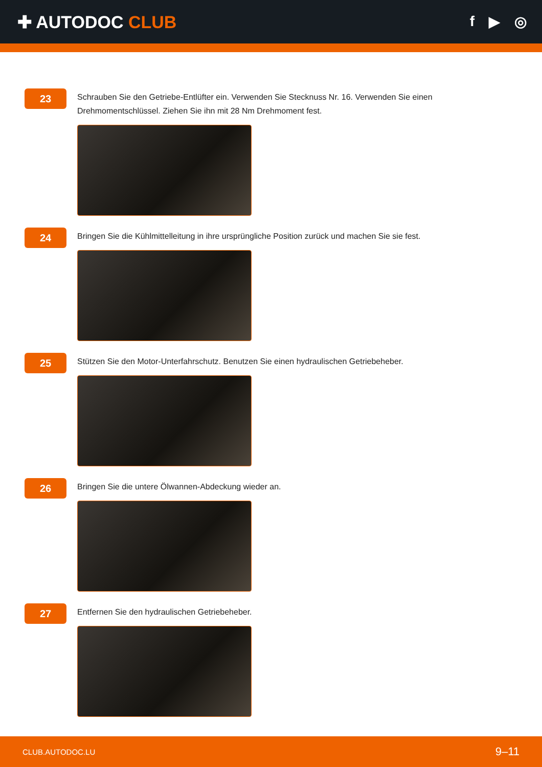✚ AUTODOC CLUB
f ▶ ◎
23
Schrauben Sie den Getriebe-Entlüfter ein. Verwenden Sie Stecknuss Nr. 16. Verwenden Sie einen Drehmomentschlüssel. Ziehen Sie ihn mit 28 Nm Drehmoment fest.
24
Bringen Sie die Kühlmittelleitung in ihre ursprüngliche Position zurück und machen Sie sie fest.
25
Stützen Sie den Motor-Unterfahrschutz. Benutzen Sie einen hydraulischen Getriebeheber.
26
Bringen Sie die untere Ölwannen-Abdeckung wieder an.
27
Entfernen Sie den hydraulischen Getriebeheber.
CLUB.AUTODOC.LU 9–11